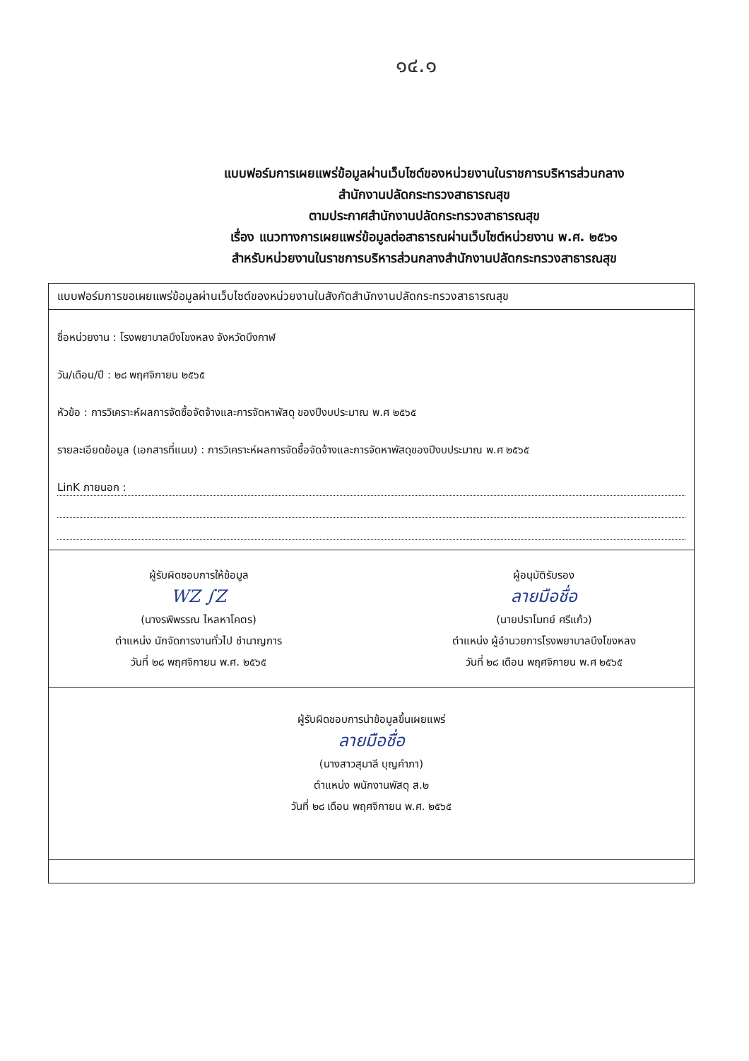๑๔.๑
แบบฟอร์มการเผยแพร่ข้อมูลผ่านเว็บไซต์ของหน่วยงานในราชการบริหารส่วนกลาง
สำนักงานปลัดกระทรวงสาธารณสุข
ตามประกาศสำนักงานปลัดกระทรวงสาธารณสุข
เรื่อง แนวทางการเผยแพร่ข้อมูลต่อสาธารณผ่านเว็บไซต์หน่วยงาน พ.ศ. ๒๕๖๑
สำหรับหน่วยงานในราชการบริหารส่วนกลางสำนักงานปลัดกระทรวงสาธารณสุข
| แบบฟอร์มการขอเผยแพร่ข้อมูลผ่านเว็บไซต์ของหน่วยงานในสังกัดสำนักงานปลัดกระทรวงสาธารณสุข |
| ชื่อหน่วยงาน : โรงพยาบาลบึงโขงหลง จังหวัดบึงกาฬ วัน/เดือน/ปี : ๒๘ พฤศจิกายน ๒๕๖๕ หัวข้อ : การวิเคราะห์ผลการจัดซื้อจัดจ้างและการจัดหาพัสดุ ของปีงบประมาณ พ.ศ ๒๕๖๕ รายละเอียดข้อมูล (เอกสารที่แนบ) : การวิเคราะห์ผลการจัดซื้อจัดจ้างและการจัดหาพัสดุของปีงบประมาณ พ.ศ ๒๕๖๕ LinK ภายนอก : |
| ผู้รับผิดชอบการให้ข้อมูล WZ ∫Z (นางรพิพรรณ ไหลหาโคตร) ตำแหน่ง นักจัดการงานทั่วไป ชำนาญการ วันที่ ๒๘ พฤศจิกายน พ.ศ. ๒๕๖๕ ผู้อนุมัติรับรอง ลายมือชื่อ (นายปราโมทย์ ศรีแก้ว) ตำแหน่ง ผู้อำนวยการโรงพยาบาลบึงโขงหลง วันที่ ๒๘ เดือน พฤศจิกายน พ.ศ ๒๕๖๕ |
| ผู้รับผิดชอบการนำข้อมูลขึ้นเผยแพร่ ลายมือชื่อ (นางสาวสุมาลี บุญคำภา) ตำแหน่ง พนักงานพัสดุ ส.๒ วันที่ ๒๘ เดือน พฤศจิกายน พ.ศ. ๒๕๖๕ |